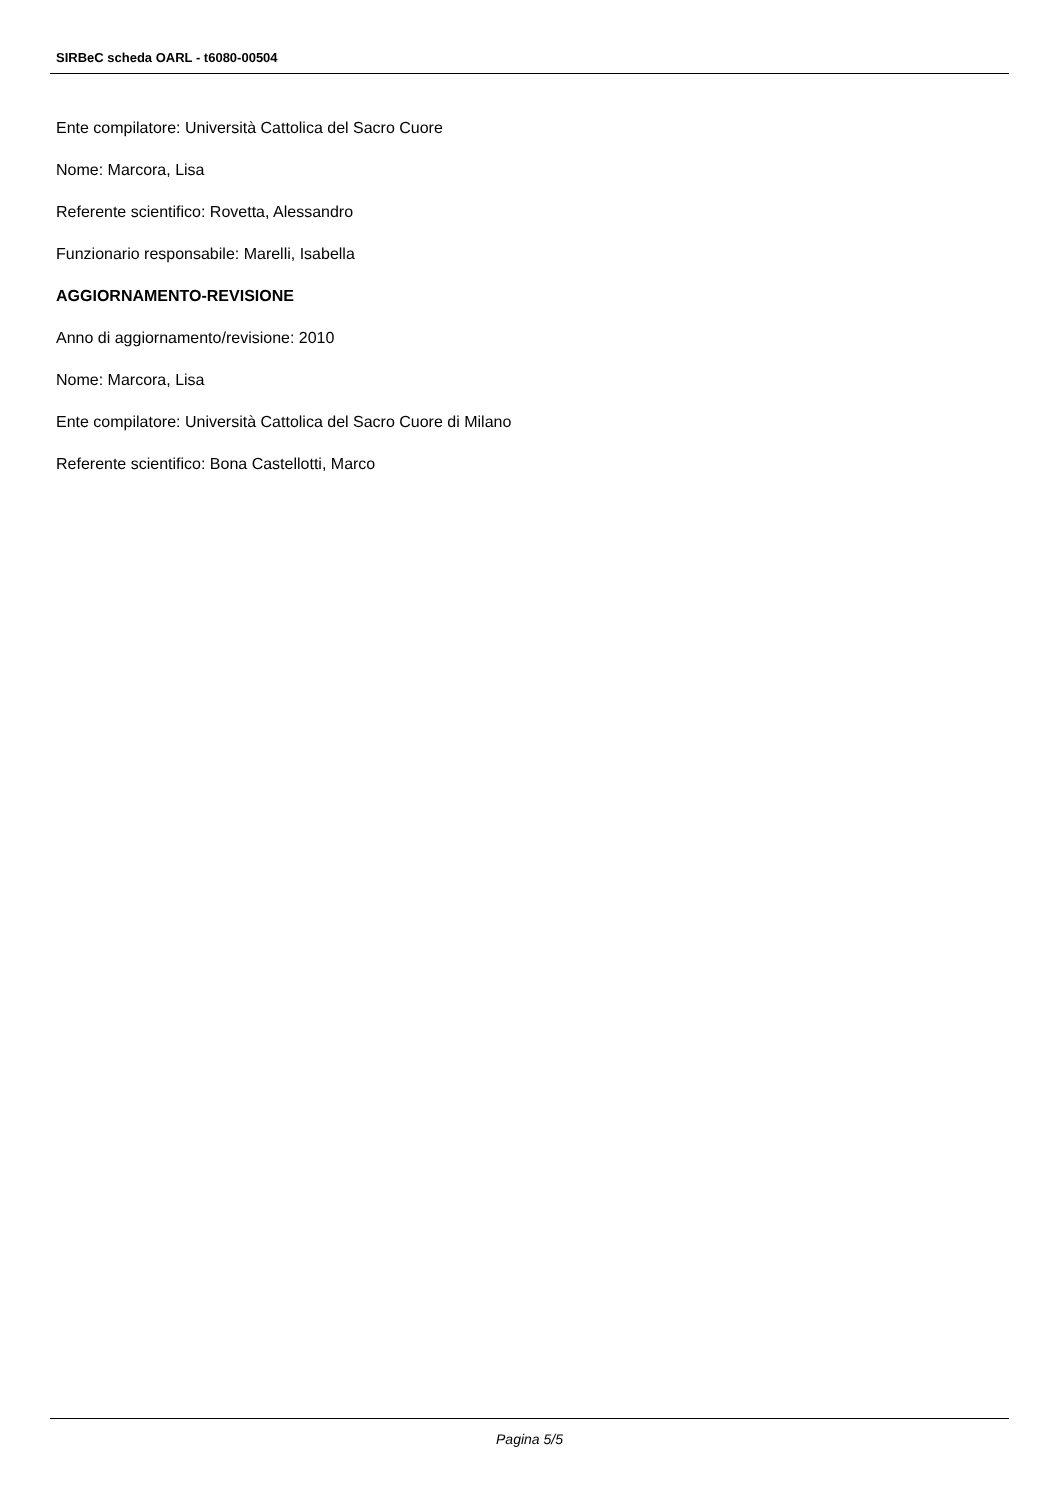SIRBeC scheda OARL - t6080-00504
Ente compilatore: Università Cattolica del Sacro Cuore
Nome: Marcora, Lisa
Referente scientifico: Rovetta, Alessandro
Funzionario responsabile: Marelli, Isabella
AGGIORNAMENTO-REVISIONE
Anno di aggiornamento/revisione: 2010
Nome: Marcora, Lisa
Ente compilatore: Università Cattolica del Sacro Cuore di Milano
Referente scientifico: Bona Castellotti, Marco
Pagina 5/5